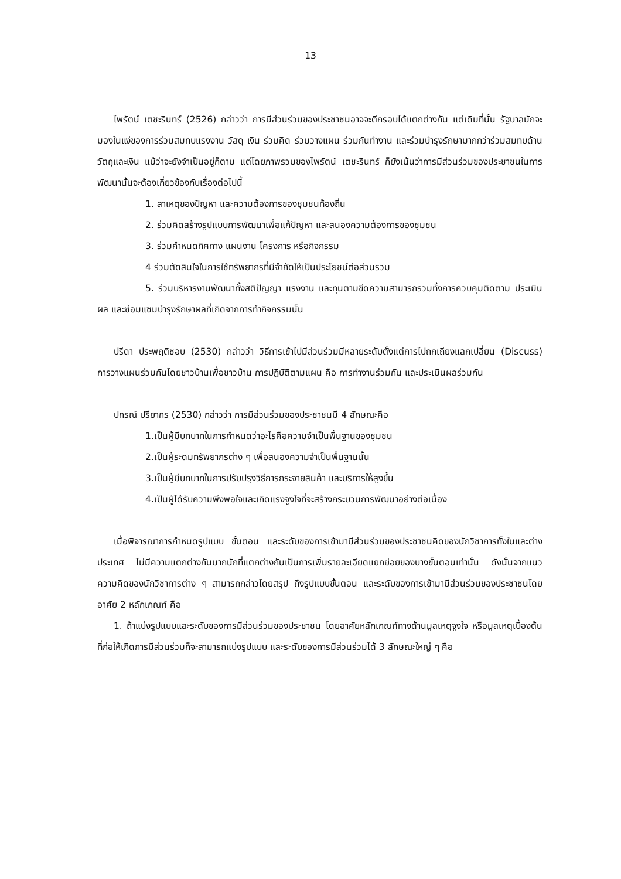13
ไพรัตน์ เตชะรินทร์ (2526) กล่าวว่า การมีส่วนร่วมของประชาชนอาจจะตีกรอบได้แตกต่างกัน แต่เดิมที่นั้น รัฐบาลมักจะมองในแง่ของการร่วมสมทบแรงงาน วัสดุ เงิน ร่วมคิด ร่วมวางแผน ร่วมกันทำงาน และร่วมบำรุงรักษามากกว่าร่วมสมทบด้านวัตถุและเงิน แม้ว่าจะยังจำเป็นอยู่ก็ตาม แต่โดยภาพรวมของไพรัตน์ เตชะรินทร์ ก็ยังเน้นว่าการมีส่วนร่วมของประชาชนในการพัฒนานั้นจะต้องเกี่ยวข้องกับเรื่องต่อไปนี้
1. สาเหตุของปัญหา และความต้องการของชุมชนท้องถิ่น
2. ร่วมคิดสร้างรูปแบบการพัฒนาเพื่อแก้ปัญหา และสนองความต้องการของชุมชน
3. ร่วมกำหนดทิศทาง แผนงาน โครงการ หรือกิจกรรม
4 ร่วมตัดสินใจในการใช้ทรัพยากรที่มีจำกัดให้เป็นประโยชน์ต่อส่วนรวม
5. ร่วมบริหารงานพัฒนาทั้งสติปัญญา แรงงาน และทุนตามขีดความสามารถรวมทั้งการควบคุมติดตาม ประเมินผล และซ่อมแซมบำรุงรักษาผลที่เกิดจากการทำกิจกรรมนั้น
ปรีดา ประพฤติชอบ (2530) กล่าวว่า วิธีการเข้าไปมีส่วนร่วมมีหลายระดับตั้งแต่การไปถกเถียงแลกเปลี่ยน (Discuss) การวางแผนร่วมกันโดยชาวบ้านเพื่อชาวบ้าน การปฏิบัติตามแผน คือ การทำงานร่วมกัน และประเมินผลร่วมกัน
ปกรณ์ ปรียากร (2530) กล่าวว่า การมีส่วนร่วมของประชาชนมี 4 ลักษณะคือ
1.เป็นผู้มีบทบาทในการกำหนดว่าอะไรคือความจำเป็นพื้นฐานของชุมชน
2.เป็นผู้ระดมทรัพยากรต่าง ๆ เพื่อสนองความจำเป็นพื้นฐานนั้น
3.เป็นผู้มีบทบาทในการปรับปรุงวิธีการกระจายสินค้า และบริการให้สูงขึ้น
4.เป็นผู้ได้รับความพึงพอใจและเกิดแรงจูงใจที่จะสร้างกระบวนการพัฒนาอย่างต่อเนื่อง
เมื่อพิจารณาการกำหนดรูปแบบ ขั้นตอน และระดับของการเข้ามามีส่วนร่วมของประชาชนคิดของนักวิชาการทั้งในและต่างประเทศ ไม่มีความแตกต่างกันมากนักที่แตกต่างกันเป็นการเพิ่มรายละเอียดแยกย่อยของบางขั้นตอนเท่านั้น ดังนั้นจากแนวความคิดของนักวิชาการต่าง ๆ สามารถกล่าวโดยสรุป ถึงรูปแบบขั้นตอน และระดับของการเข้ามามีส่วนร่วมของประชาชนโดยอาศัย 2 หลักเกณฑ์ คือ
1. ถ้าแบ่งรูปแบบและระดับของการมีส่วนร่วมของประชาชน โดยอาศัยหลักเกณฑ์ทางด้านมูลเหตุจูงใจ หรือมูลเหตุเบื้องต้นที่ก่อให้เกิดการมีส่วนร่วมก็จะสามารถแบ่งรูปแบบ และระดับของการมีส่วนร่วมได้ 3 ลักษณะใหญ่ ๆ คือ